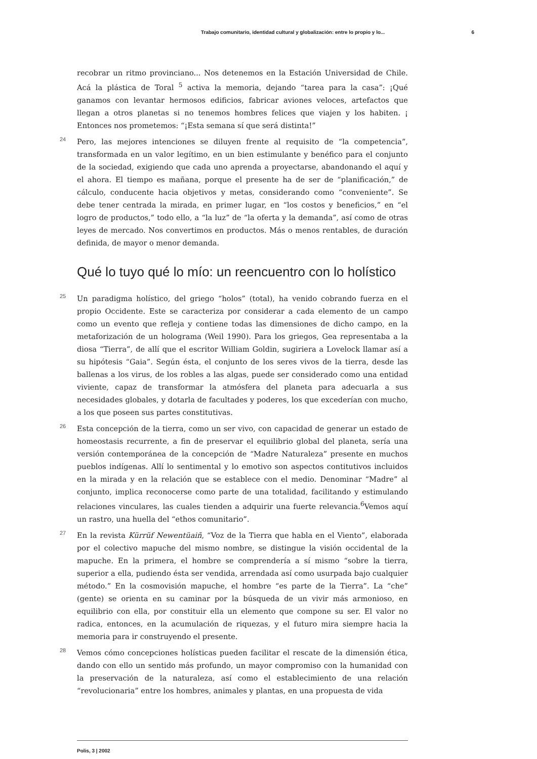Trabajo comunitario, identidad cultural y globalización: entre lo propio y lo... 6
recobrar un ritmo provinciano... Nos detenemos en la Estación Universidad de Chile. Acá la plástica de Toral <sup>5</sup> activa la memoria, dejando “tarea para la casa”: ¡Qué ganamos con levantar hermosos edificios, fabricar aviones veloces, artefactos que llegan a otros planetas si no tenemos hombres felices que viajen y los habiten. ¡ Entonces nos prometemos: “¡Esta semana sí que será distinta!”
24 Pero, las mejores intenciones se diluyen frente al requisito de “la competencia”, transformada en un valor legítimo, en un bien estimulante y benéfico para el conjunto de la sociedad, exigiendo que cada uno aprenda a proyectarse, abandonando el aquí y el ahora. El tiempo es mañana, porque el presente ha de ser de “planificación,” de cálculo, conducente hacia objetivos y metas, considerando como “conveniente”. Se debe tener centrada la mirada, en primer lugar, en “los costos y beneficios,” en “el logro de productos,” todo ello, a “la luz” de “la oferta y la demanda”, así como de otras leyes de mercado. Nos convertimos en productos. Más o menos rentables, de duración definida, de mayor o menor demanda.
Qué lo tuyo qué lo mío: un reencuentro con lo holístico
25 Un paradigma holístico, del griego “holos” (total), ha venido cobrando fuerza en el propio Occidente. Este se caracteriza por considerar a cada elemento de un campo como un evento que refleja y contiene todas las dimensiones de dicho campo, en la metaforización de un holograma (Weil 1990). Para los griegos, Gea representaba a la diosa “Tierra”, de allí que el escritor William Goldin, sugiriera a Lovelock llamar así a su hipótesis “Gaia”. Según ésta, el conjunto de los seres vivos de la tierra, desde las ballenas a los virus, de los robles a las algas, puede ser considerado como una entidad viviente, capaz de transformar la atmósfera del planeta para adecuarla a sus necesidades globales, y dotarla de facultades y poderes, los que excederían con mucho, a los que poseen sus partes constitutivas.
26 Esta concepción de la tierra, como un ser vivo, con capacidad de generar un estado de homeostasis recurrente, a fin de preservar el equilibrio global del planeta, sería una versión contemporánea de la concepción de “Madre Naturaleza” presente en muchos pueblos indígenas. Allí lo sentimental y lo emotivo son aspectos contitutivos incluidos en la mirada y en la relación que se establece con el medio. Denominar “Madre” al conjunto, implica reconocerse como parte de una totalidad, facilitando y estimulando relaciones vinculares, las cuales tienden a adquirir una fuerte relevancia.<sup>6</sup>Vemos aquí un rastro, una huella del “ethos comunitario”.
27 En la revista Kürrüf Newentüaiñ, “Voz de la Tierra que habla en el Viento”, elaborada por el colectivo mapuche del mismo nombre, se distingue la visión occidental de la mapuche. En la primera, el hombre se comprendería a sí mismo “sobre la tierra, superior a ella, pudiendo ésta ser vendida, arrendada así como usurpada bajo cualquier método.” En la cosmovisión mapuche, el hombre “es parte de la Tierra”. La “che” (gente) se orienta en su caminar por la búsqueda de un vivir más armonioso, en equilibrio con ella, por constituir ella un elemento que compone su ser. El valor no radica, entonces, en la acumulación de riquezas, y el futuro mira siempre hacia la memoria para ir construyendo el presente.
28 Vemos cómo concepciones holísticas pueden facilitar el rescate de la dimensión ética, dando con ello un sentido más profundo, un mayor compromiso con la humanidad con la preservación de la naturaleza, así como el establecimiento de una relación “revolucionaria” entre los hombres, animales y plantas, en una propuesta de vida
Polis, 3 | 2002